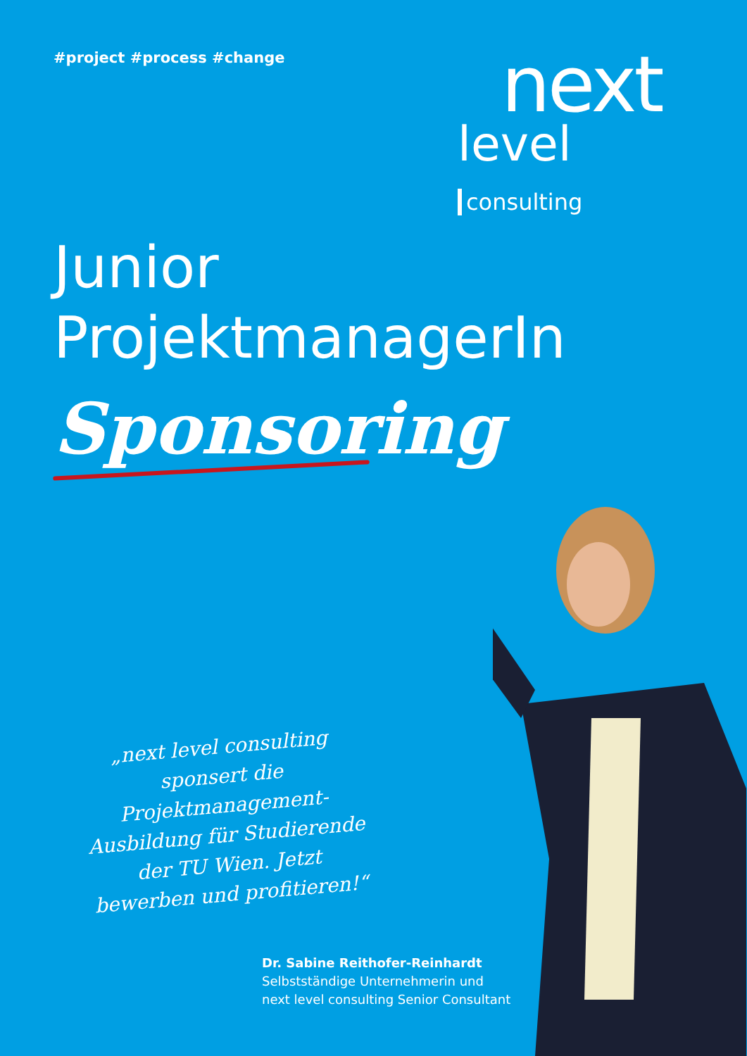#project #process #change
next
level consulting
Junior
ProjektmanagerIn
Sponsoring
„next level consulting sponsert die Projektmanagement-Ausbildung für Studierende der TU Wien. Jetzt bewerben und profitieren!“
Dr. Sabine Reithofer-Reinhardt
Selbstständige Unternehmerin und
next level consulting Senior Consultant